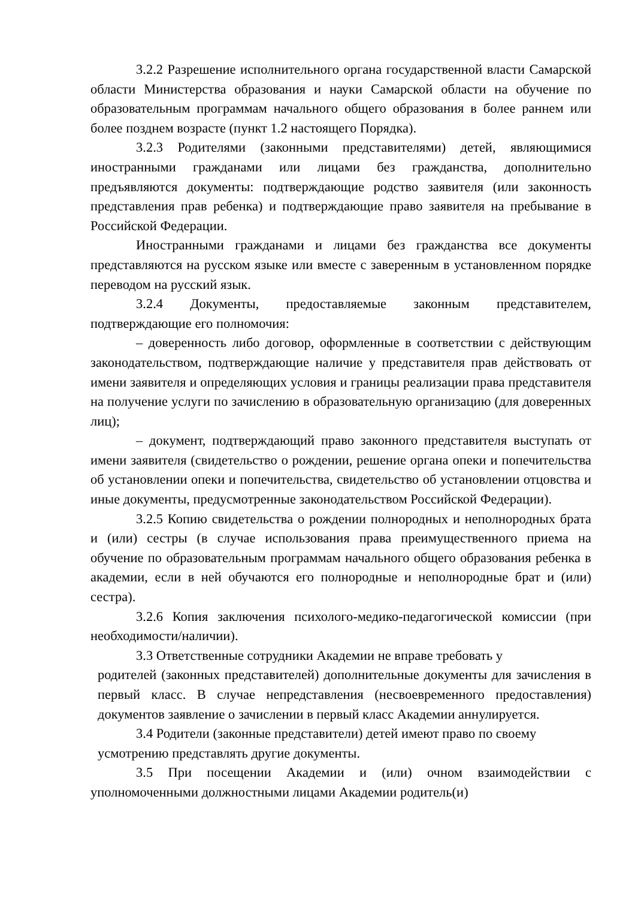3.2.2 Разрешение исполнительного органа государственной власти Самарской области Министерства образования и науки Самарской области на обучение по образовательным программам начального общего образования в более раннем или более позднем возрасте (пункт 1.2 настоящего Порядка).
3.2.3 Родителями (законными представителями) детей, являющимися иностранными гражданами или лицами без гражданства, дополнительно предъявляются документы: подтверждающие родство заявителя (или законность представления прав ребенка) и подтверждающие право заявителя на пребывание в Российской Федерации.
Иностранными гражданами и лицами без гражданства все документы представляются на русском языке или вместе с заверенным в установленном порядке переводом на русский язык.
3.2.4 Документы, предоставляемые законным представителем, подтверждающие его полномочия:
– доверенность либо договор, оформленные в соответствии с действующим законодательством, подтверждающие наличие у представителя прав действовать от имени заявителя и определяющих условия и границы реализации права представителя на получение услуги по зачислению в образовательную организацию (для доверенных лиц);
– документ, подтверждающий право законного представителя выступать от имени заявителя (свидетельство о рождении, решение органа опеки и попечительства об установлении опеки и попечительства, свидетельство об установлении отцовства и иные документы, предусмотренные законодательством Российской Федерации).
3.2.5 Копию свидетельства о рождении полнородных и неполнородных брата и (или) сестры (в случае использования права преимущественного приема на обучение по образовательным программам начального общего образования ребенка в академии, если в ней обучаются его полнородные и неполнородные брат и (или) сестра).
3.2.6 Копия заключения психолого-медико-педагогической комиссии (при необходимости/наличии).
3.3 Ответственные сотрудники Академии не вправе требовать у
родителей (законных представителей) дополнительные документы для зачисления в первый класс. В случае непредставления (несвоевременного предоставления) документов заявление о зачислении в первый класс Академии аннулируется.
3.4 Родители (законные представители) детей имеют право по своему
усмотрению представлять другие документы.
3.5 При посещении Академии и (или) очном взаимодействии с уполномоченными должностными лицами Академии родитель(и)